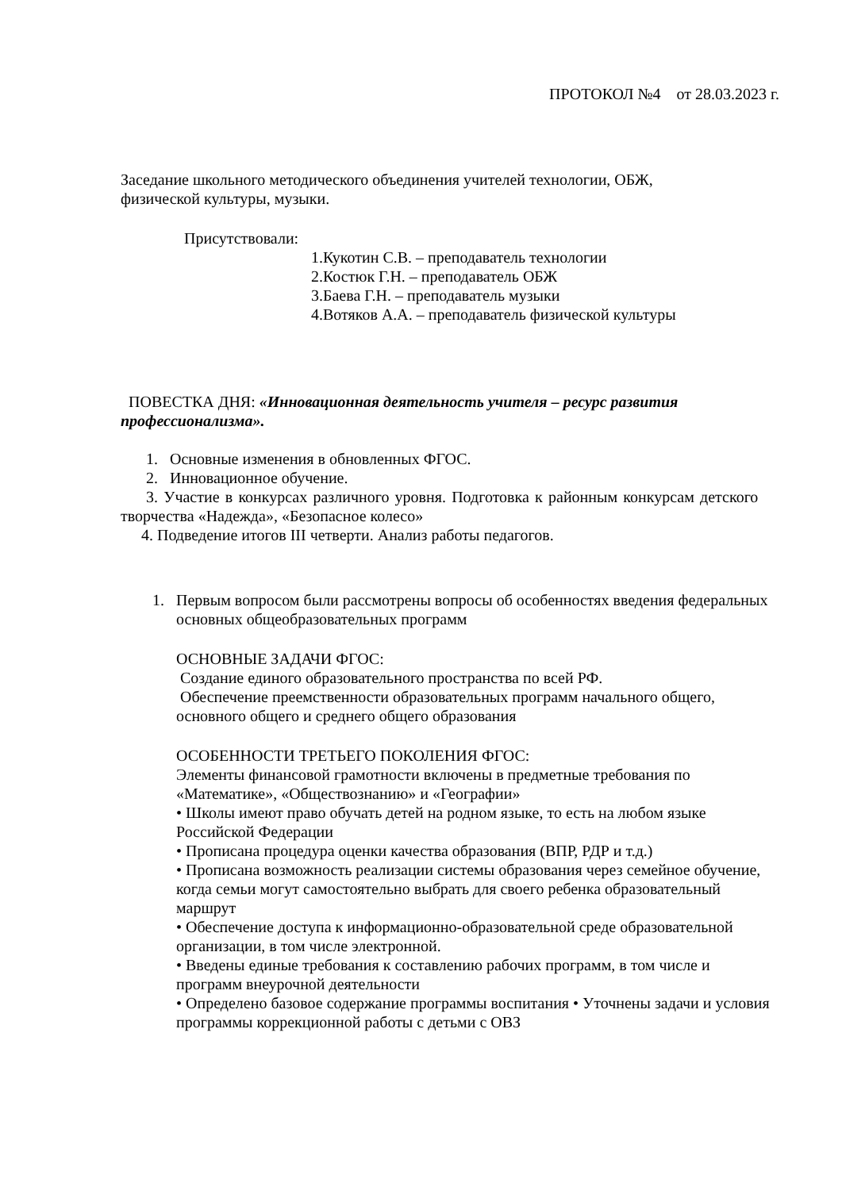ПРОТОКОЛ №4 от 28.03.2023 г.
Заседание школьного методического объединения учителей технологии, ОБЖ,
физической культуры, музыки.
Присутствовали:
1.Кукотин С.В. – преподаватель технологии
2.Костюк Г.Н. – преподаватель ОБЖ
3.Баева Г.Н. – преподаватель музыки
4.Вотяков А.А. – преподаватель физической культуры
ПОВЕСТКА ДНЯ: «Инновационная деятельность учителя – ресурс развития профессионализма».
1. Основные изменения в обновленных ФГОС.
2. Инновационное обучение.
3. Участие в конкурсах различного уровня. Подготовка к районным конкурсам детского творчества «Надежда», «Безопасное колесо»
4. Подведение итогов III четверти. Анализ работы педагогов.
1. Первым вопросом были рассмотрены вопросы об особенностях введения федеральных основных общеобразовательных программ
ОСНОВНЫЕ ЗАДАЧИ ФГОС:
Создание единого образовательного пространства по всей РФ.
Обеспечение преемственности образовательных программ начального общего, основного общего и среднего общего образования
ОСОБЕННОСТИ ТРЕТЬЕГО ПОКОЛЕНИЯ ФГОС:
Элементы финансовой грамотности включены в предметные требования по «Математике», «Обществознанию» и «Географии»
• Школы имеют право обучать детей на родном языке, то есть на любом языке Российской Федерации
• Прописана процедура оценки качества образования (ВПР, РДР и т.д.)
• Прописана возможность реализации системы образования через семейное обучение, когда семьи могут самостоятельно выбрать для своего ребенка образовательный маршрут
• Обеспечение доступа к информационно-образовательной среде образовательной организации, в том числе электронной.
• Введены единые требования к составлению рабочих программ, в том числе и программ внеурочной деятельности
• Определено базовое содержание программы воспитания • Уточнены задачи и условия программы коррекционной работы с детьми с ОВЗ